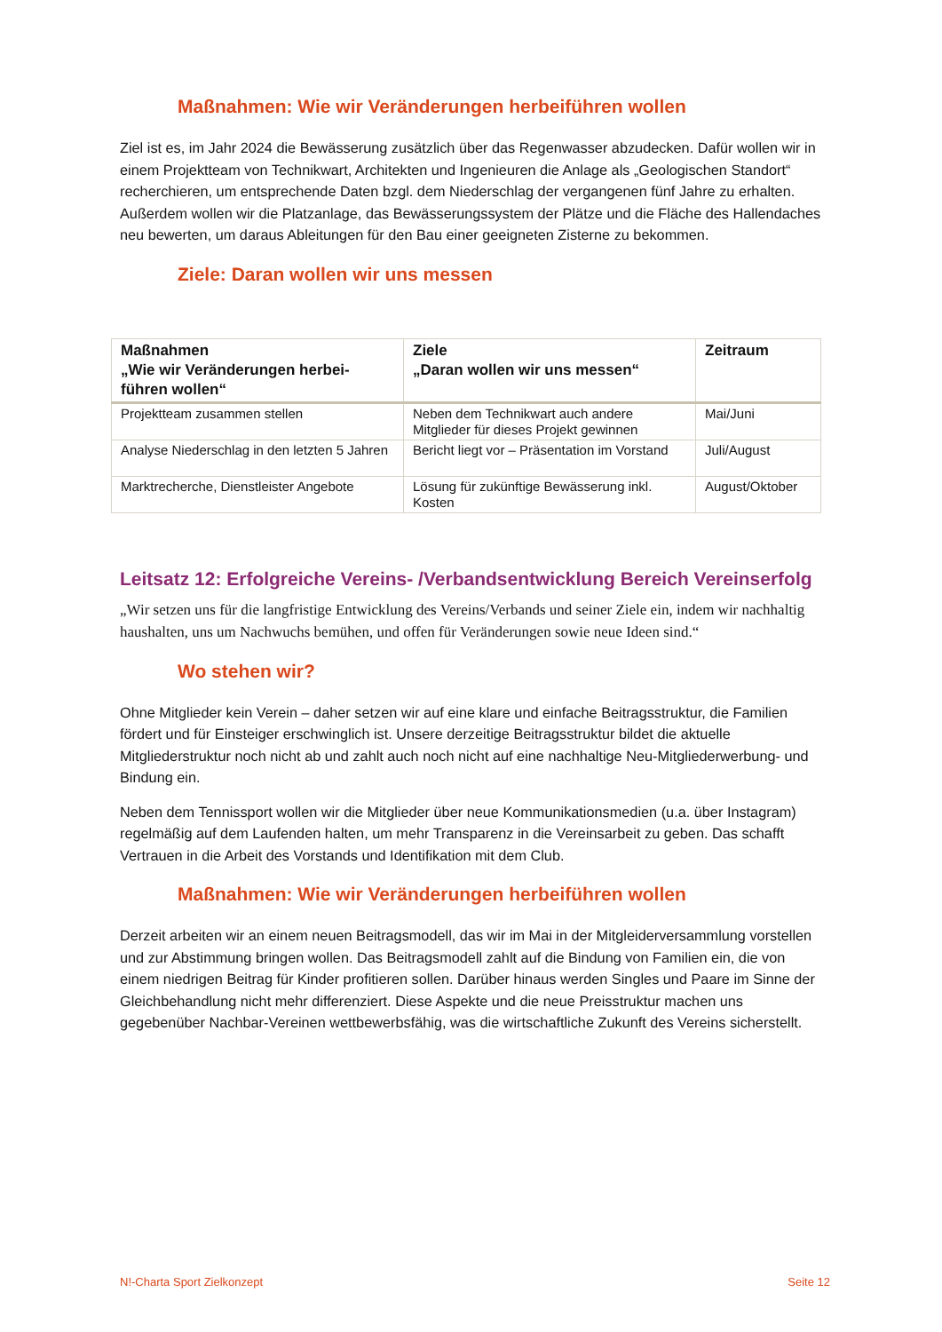Maßnahmen: Wie wir Veränderungen herbeiführen wollen
Ziel ist es, im Jahr 2024 die Bewässerung zusätzlich über das Regenwasser abzudecken. Dafür wollen wir in einem Projektteam von Technikwart, Architekten und Ingenieuren die Anlage als „Geologischen Standort“ recherchieren, um entsprechende Daten bzgl. dem Niederschlag der vergangenen fünf Jahre zu erhalten. Außerdem wollen wir die Platzanlage, das Bewässerungssystem der Plätze und die Fläche des Hallendaches neu bewerten, um daraus Ableitungen für den Bau einer geeigneten Zisterne zu bekommen.
Ziele: Daran wollen wir uns messen
| Maßnahmen „Wie wir Veränderungen herbei-führen wollen“ | Ziele „Daran wollen wir uns messen“ | Zeitraum |
| --- | --- | --- |
| Projektteam zusammen stellen | Neben dem Technikwart auch andere Mitglieder für dieses Projekt gewinnen | Mai/Juni |
| Analyse Niederschlag in den letzten 5 Jahren | Bericht liegt vor – Präsentation im Vorstand | Juli/August |
| Marktrecherche, Dienstleister Angebote | Lösung für zukünftige Bewässerung inkl. Kosten | August/Oktober |
Leitsatz 12: Erfolgreiche Vereins- /Verbandsentwicklung Bereich Vereinserfolg
„Wir setzen uns für die langfristige Entwicklung des Vereins/Verbands und seiner Ziele ein, indem wir nachhaltig haushalten, uns um Nachwuchs bemühen, und offen für Veränderungen sowie neue Ideen sind.“
Wo stehen wir?
Ohne Mitglieder kein Verein – daher setzen wir auf eine klare und einfache Beitragsstruktur, die Familien fördert und für Einsteiger erschwinglich ist. Unsere derzeitige Beitragsstruktur bildet die aktuelle Mitgliederstruktur noch nicht ab und zahlt auch noch nicht auf eine nachhaltige Neu-Mitgliederwerbung- und Bindung ein.
Neben dem Tennissport wollen wir die Mitglieder über neue Kommunikationsmedien (u.a. über Instagram) regelmäßig auf dem Laufenden halten, um mehr Transparenz in die Vereinsarbeit zu geben. Das schafft Vertrauen in die Arbeit des Vorstands und Identifikation mit dem Club.
Maßnahmen: Wie wir Veränderungen herbeiführen wollen
Derzeit arbeiten wir an einem neuen Beitragsmodell, das wir im Mai in der Mitgleiderversammlung vorstellen und zur Abstimmung bringen wollen. Das Beitragsmodell zahlt auf die Bindung von Familien ein, die von einem niedrigen Beitrag für Kinder profitieren sollen. Darüber hinaus werden Singles und Paare im Sinne der Gleichbehandlung nicht mehr differenziert. Diese Aspekte und die neue Preisstruktur machen uns gegebenüber Nachbar-Vereinen wettbewerbsfähig, was die wirtschaftliche Zukunft des Vereins sicherstellt.
N!-Charta Sport Zielkonzept Seite 12